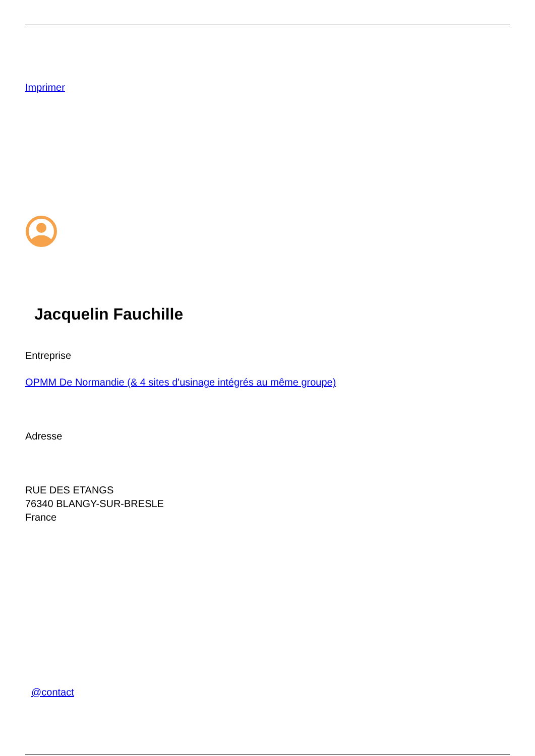Imprimer
Jacquelin Fauchille
Entreprise
OPMM De Normandie (& 4 sites d'usinage intégrés au même groupe)
Adresse
RUE DES ETANGS
76340 BLANGY-SUR-BRESLE
France
@contact